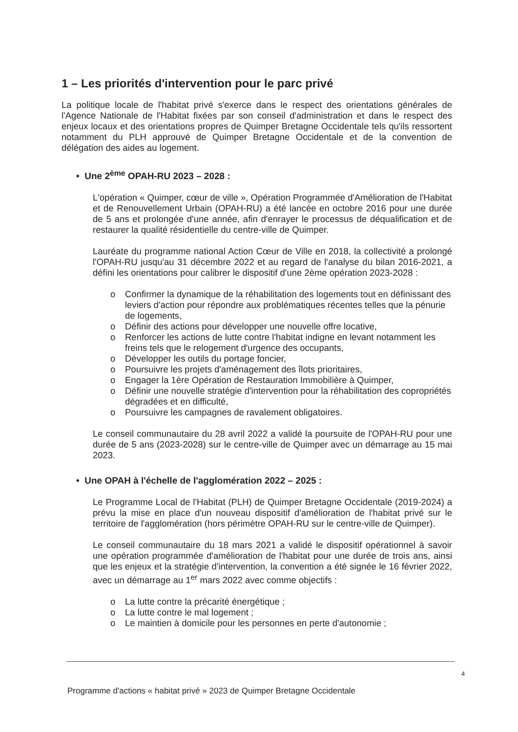1 – Les priorités d'intervention pour le parc privé
La politique locale de l'habitat privé s'exerce dans le respect des orientations générales de l'Agence Nationale de l'Habitat fixées par son conseil d'administration et dans le respect des enjeux locaux et des orientations propres de Quimper Bretagne Occidentale tels qu'ils ressortent notamment du PLH approuvé de Quimper Bretagne Occidentale et de la convention de délégation des aides au logement.
• Une 2<sup>ème</sup> OPAH-RU 2023 – 2028 :
L'opération « Quimper, cœur de ville », Opération Programmée d'Amélioration de l'Habitat et de Renouvellement Urbain (OPAH-RU) a été lancée en octobre 2016 pour une durée de 5 ans et prolongée d'une année, afin d'enrayer le processus de déqualification et de restaurer la qualité résidentielle du centre-ville de Quimper.
Lauréate du programme national Action Cœur de Ville en 2018, la collectivité a prolongé l'OPAH-RU jusqu'au 31 décembre 2022 et au regard de l'analyse du bilan 2016-2021, a défini les orientations pour calibrer le dispositif d'une 2ème opération 2023-2028 :
o Confirmer la dynamique de la réhabilitation des logements tout en définissant des leviers d'action pour répondre aux problématiques récentes telles que la pénurie de logements,
o Définir des actions pour développer une nouvelle offre locative,
o Renforcer les actions de lutte contre l'habitat indigne en levant notamment les freins tels que le relogement d'urgence des occupants,
o Développer les outils du portage foncier,
o Poursuivre les projets d'aménagement des îlots prioritaires,
o Engager la 1ère Opération de Restauration Immobilière à Quimper,
o Définir une nouvelle stratégie d'intervention pour la réhabilitation des copropriétés dégradées et en difficulté,
o Poursuivre les campagnes de ravalement obligatoires.
Le conseil communautaire du 28 avril 2022 a validé la poursuite de l'OPAH-RU pour une durée de 5 ans (2023-2028) sur le centre-ville de Quimper avec un démarrage au 15 mai 2023.
• Une OPAH à l'échelle de l'agglomération 2022 – 2025 :
Le Programme Local de l'Habitat (PLH) de Quimper Bretagne Occidentale (2019-2024) a prévu la mise en place d'un nouveau dispositif d'amélioration de l'habitat privé sur le territoire de l'agglomération (hors périmètre OPAH-RU sur le centre-ville de Quimper).
Le conseil communautaire du 18 mars 2021 a validé le dispositif opérationnel à savoir une opération programmée d'amélioration de l'habitat pour une durée de trois ans, ainsi que les enjeux et la stratégie d'intervention, la convention a été signée le 16 février 2022, avec un démarrage au 1<sup>er</sup> mars 2022 avec comme objectifs :
o La lutte contre la précarité énergétique ;
o La lutte contre le mal logement ;
o Le maintien à domicile pour les personnes en perte d'autonomie ;
4
Programme d'actions « habitat privé » 2023 de Quimper Bretagne Occidentale